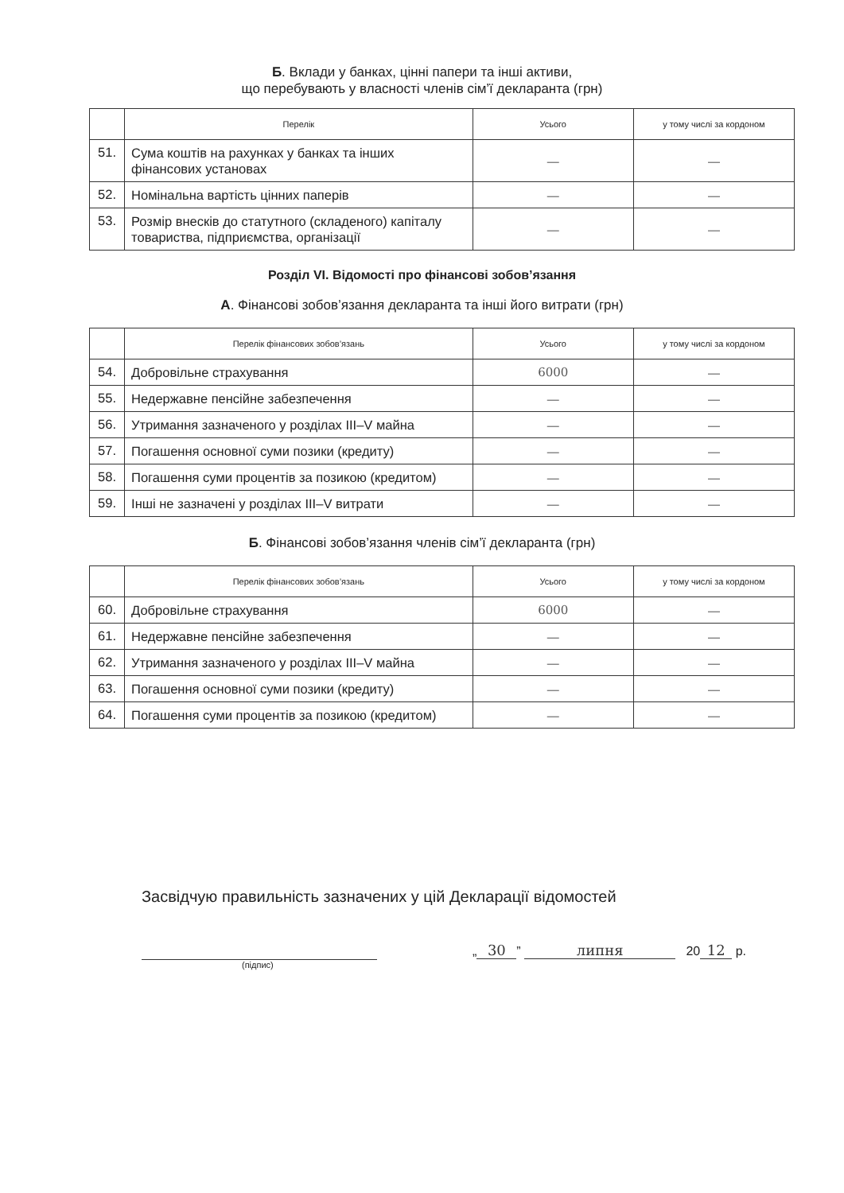Б. Вклади у банках, цінні папери та інші активи,
що перебувають у власності членів сім’ї декларанта (грн)
| | Перелік | Усього | у тому числі за кордоном |
| --- | --- | --- | --- |
| 51. | Сума коштів на рахунках у банках та інших фінансових установах | — | — |
| 52. | Номінальна вартість цінних паперів | — | — |
| 53. | Розмір внесків до статутного (складеного) капіталу товариства, підприємства, організації | — | — |
Розділ VI. Відомості про фінансові зобов’язання
А. Фінансові зобов’язання декларанта та інші його витрати (грн)
| | Перелік фінансових зобов’язань | Усього | у тому числі за кордоном |
| --- | --- | --- | --- |
| 54. | Добровільне страхування | 6000 | — |
| 55. | Недержавне пенсійне забезпечення | — | — |
| 56. | Утримання зазначеного у розділах III–V майна | — | — |
| 57. | Погашення основної суми позики (кредиту) | — | — |
| 58. | Погашення суми процентів за позикою (кредитом) | — | — |
| 59. | Інші не зазначені у розділах III–V витрати | — | — |
Б. Фінансові зобов’язання членів сім’ї декларанта (грн)
| | Перелік фінансових зобов’язань | Усього | у тому числі за кордоном |
| --- | --- | --- | --- |
| 60. | Добровільне страхування | 6000 | — |
| 61. | Недержавне пенсійне забезпечення | — | — |
| 62. | Утримання зазначеного у розділах III–V майна | — | — |
| 63. | Погашення основної суми позики (кредиту) | — | — |
| 64. | Погашення суми процентів за позикою (кредитом) | — | — |
Засвідчую правильність зазначених у цій Декларації відомостей
„ 30” липня 20 12 р.
(підпис)